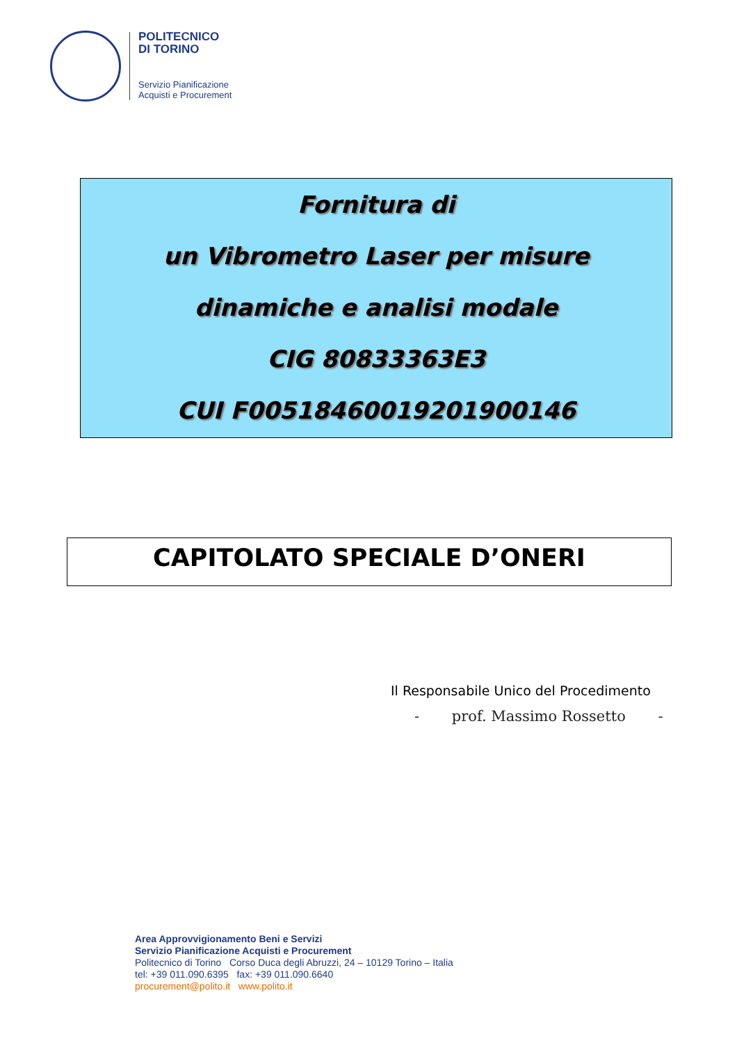POLITECNICO
DI TORINO
Servizio Pianificazione
Acquisti e Procurement
Fornitura di
un Vibrometro Laser per misure
dinamiche e analisi modale
CIG 80833363E3
CUI F00518460019201900146
CAPITOLATO SPECIALE D’ONERI
Il Responsabile Unico del Procedimento
- prof. Massimo Rossetto -
Area Approvvigionamento Beni e Servizi
Servizio Pianificazione Acquisti e Procurement
Politecnico di Torino Corso Duca degli Abruzzi, 24 – 10129 Torino – Italia
tel: +39 011.090.6395 fax: +39 011.090.6640
procurement@polito.it www.polito.it